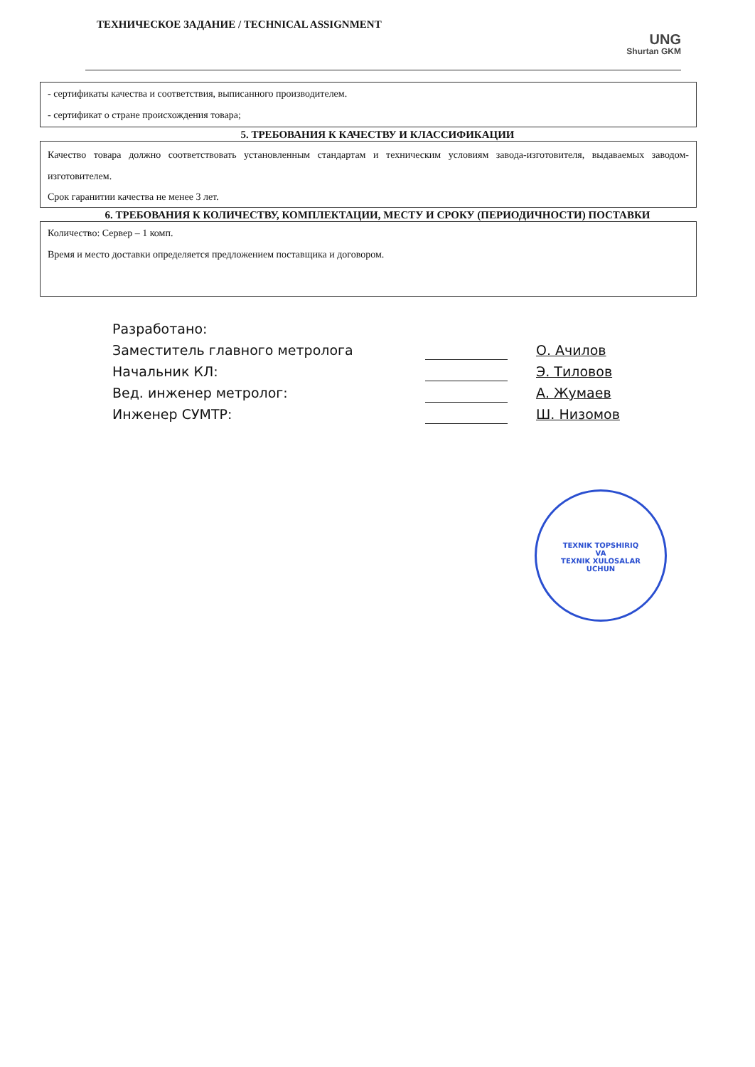ТЕХНИЧЕСКОЕ ЗАДАНИЕ / TECHNICAL ASSIGNMENT
UNG
Shurtan GKM
- сертификаты качества и соответствия, выписанного производителем.
- сертификат о стране происхождения товара;
5. ТРЕБОВАНИЯ К КАЧЕСТВУ И КЛАССИФИКАЦИИ
Качество товара должно соответствовать установленным стандартам и техническим условиям завода-изготовителя, выдаваемых заводом-изготовителем.
Срок гаранитии качества не менее 3 лет.
6. ТРЕБОВАНИЯ К КОЛИЧЕСТВУ, КОМПЛЕКТАЦИИ, МЕСТУ И СРОКУ (ПЕРИОДИЧНОСТИ) ПОСТАВКИ
Количество: Сервер – 1 комп.
Время и место доставки определяется предложением поставщика и договором.
Разработано:
Заместитель главного метролога О. Ачилов
Начальник КЛ: Э. Тиловов
Вед. инженер метролог: А. Жумаев
Инженер СУМТР: Ш. Низомов
TEXNIK TOPSHIRIQ
VA
TEXNIK XULOSALAR
UCHUN